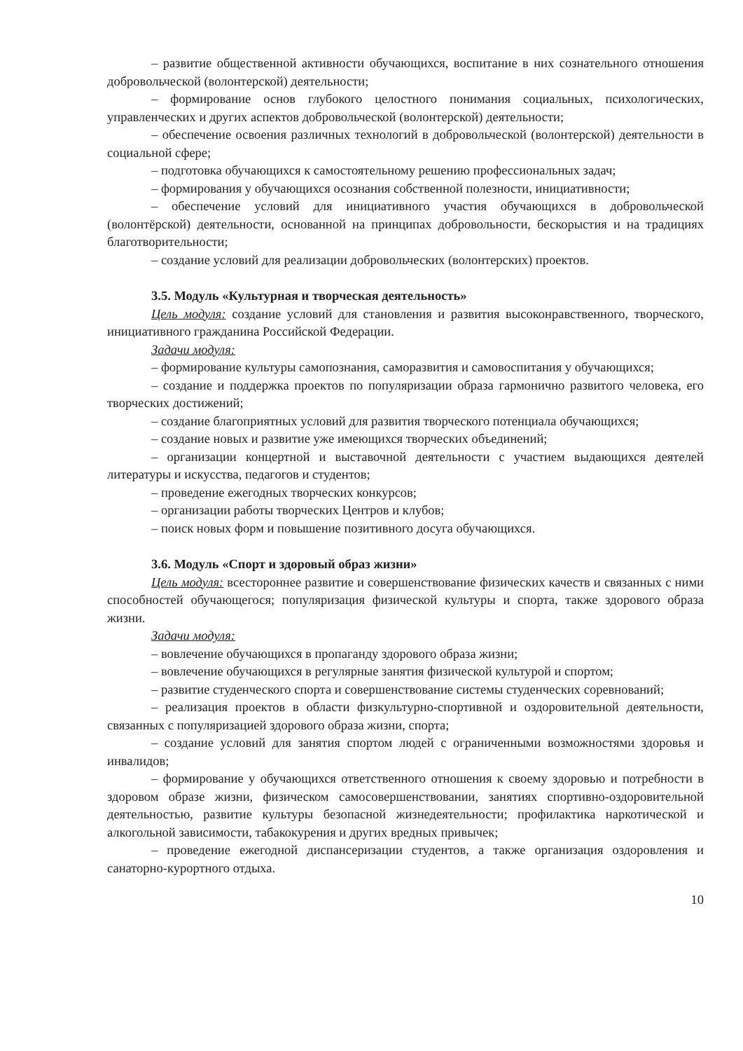– развитие общественной активности обучающихся, воспитание в них сознательного отношения добровольческой (волонтерской) деятельности;
– формирование основ глубокого целостного понимания социальных, психологических, управленческих и других аспектов добровольческой (волонтерской) деятельности;
– обеспечение освоения различных технологий в добровольческой (волонтерской) деятельности в социальной сфере;
– подготовка обучающихся к самостоятельному решению профессиональных задач;
– формирования у обучающихся осознания собственной полезности, инициативности;
– обеспечение условий для инициативного участия обучающихся в добровольческой (волонтёрской) деятельности, основанной на принципах добровольности, бескорыстия и на традициях благотворительности;
– создание условий для реализации добровольческих (волонтерских) проектов.
3.5. Модуль «Культурная и творческая деятельность»
Цель модуля: создание условий для становления и развития высоконравственного, творческого, инициативного гражданина Российской Федерации.
Задачи модуля:
– формирование культуры самопознания, саморазвития и самовоспитания у обучающихся;
– создание и поддержка проектов по популяризации образа гармонично развитого человека, его творческих достижений;
– создание благоприятных условий для развития творческого потенциала обучающихся;
– создание новых и развитие уже имеющихся творческих объединений;
– организации концертной и выставочной деятельности с участием выдающихся деятелей литературы и искусства, педагогов и студентов;
– проведение ежегодных творческих конкурсов;
– организации работы творческих Центров и клубов;
– поиск новых форм и повышение позитивного досуга обучающихся.
3.6. Модуль «Спорт и здоровый образ жизни»
Цель модуля: всестороннее развитие и совершенствование физических качеств и связанных с ними способностей обучающегося; популяризация физической культуры и спорта, также здорового образа жизни.
Задачи модуля:
– вовлечение обучающихся в пропаганду здорового образа жизни;
– вовлечение обучающихся в регулярные занятия физической культурой и спортом;
– развитие студенческого спорта и совершенствование системы студенческих соревнований;
– реализация проектов в области физкультурно-спортивной и оздоровительной деятельности, связанных с популяризацией здорового образа жизни, спорта;
– создание условий для занятия спортом людей с ограниченными возможностями здоровья и инвалидов;
– формирование у обучающихся ответственного отношения к своему здоровью и потребности в здоровом образе жизни, физическом самосовершенствовании, занятиях спортивно-оздоровительной деятельностью, развитие культуры безопасной жизнедеятельности; профилактика наркотической и алкогольной зависимости, табакокурения и других вредных привычек;
– проведение ежегодной диспансеризации студентов, а также организация оздоровления и санаторно-курортного отдыха.
10